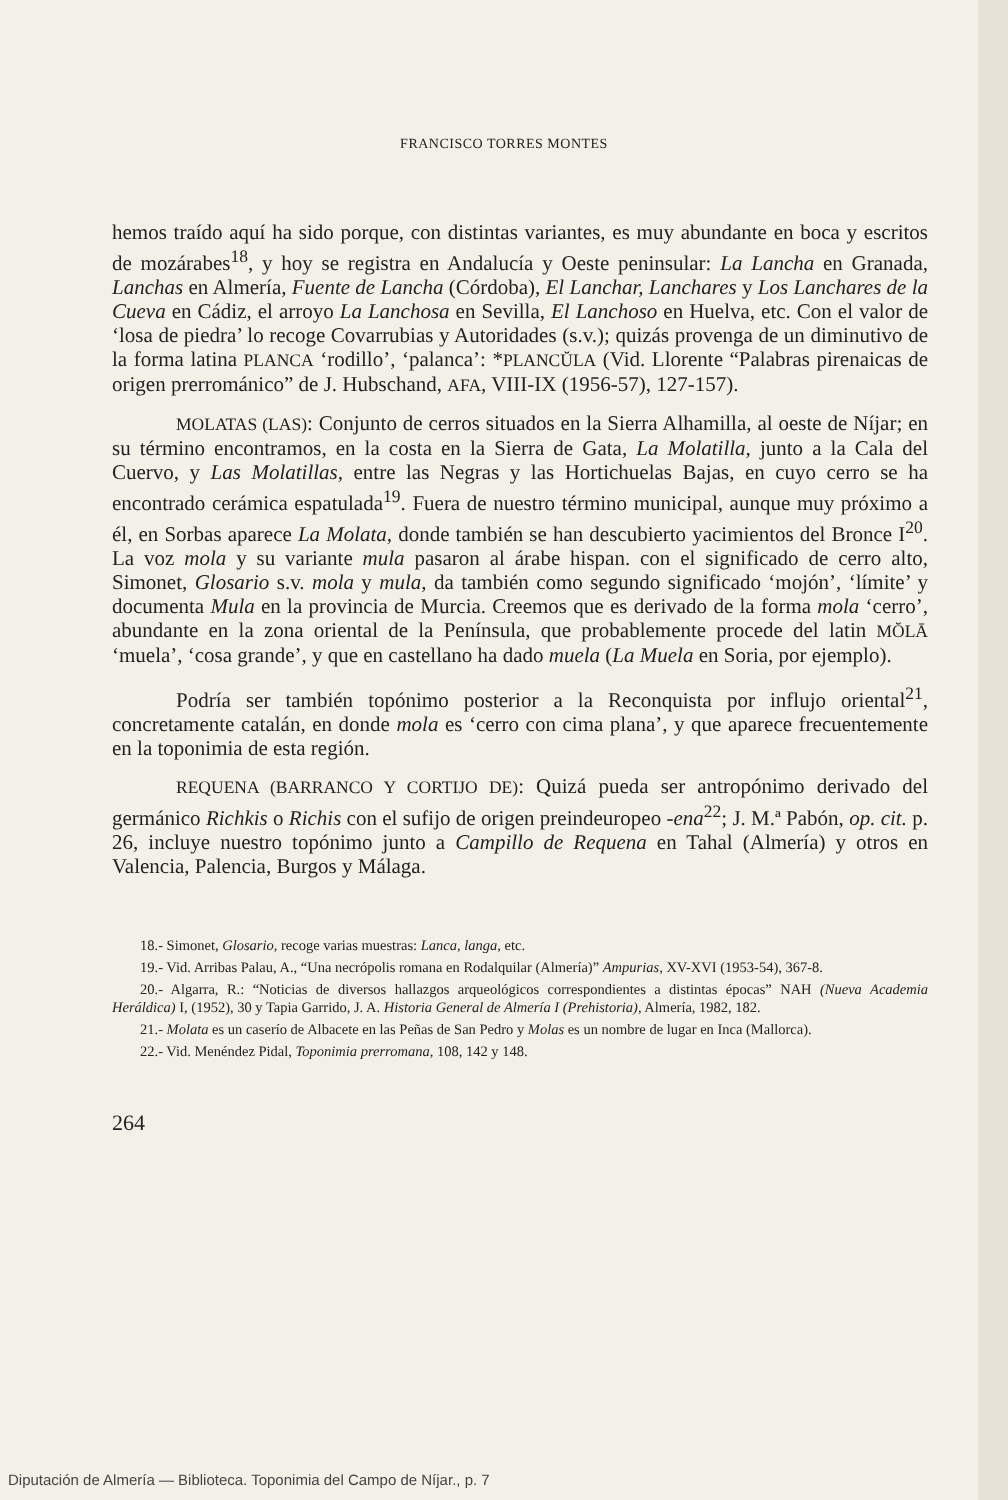FRANCISCO TORRES MONTES
hemos traído aquí ha sido porque, con distintas variantes, es muy abundante en boca y escritos de mozárabes<sup>18</sup>, y hoy se registra en Andalucía y Oeste peninsular: La Lancha en Granada, Lanchas en Almería, Fuente de Lancha (Córdoba), El Lanchar, Lanchares y Los Lanchares de la Cueva en Cádiz, el arroyo La Lanchosa en Sevilla, El Lanchoso en Huelva, etc. Con el valor de ‘losa de piedra’ lo recoge Covarrubias y Autoridades (s.v.); quizás provenga de un diminutivo de la forma latina PLANCA ‘rodillo’, ‘palanca’: *PLANCŬLA (Vid. Llorente “Palabras pirenaicas de origen prerrománico” de J. Hubschand, AFA, VIII-IX (1956-57), 127-157).
MOLATAS (LAS): Conjunto de cerros situados en la Sierra Alhamilla, al oeste de Níjar; en su término encontramos, en la costa en la Sierra de Gata, La Molatilla, junto a la Cala del Cuervo, y Las Molatillas, entre las Negras y las Hortichuelas Bajas, en cuyo cerro se ha encontrado cerámica espatulada<sup>19</sup>. Fuera de nuestro término municipal, aunque muy próximo a él, en Sorbas aparece La Molata, donde también se han descubierto yacimientos del Bronce I<sup>20</sup>. La voz mola y su variante mula pasaron al árabe hispan. con el significado de cerro alto, Simonet, Glosario s.v. mola y mula, da también como segundo significado ‘mojón’, ‘límite’ y documenta Mula en la provincia de Murcia. Creemos que es derivado de la forma mola ‘cerro’, abundante en la zona oriental de la Península, que probablemente procede del latin MŎLĀ ‘muela’, ‘cosa grande’, y que en castellano ha dado muela (La Muela en Soria, por ejemplo).
Podría ser también topónimo posterior a la Reconquista por influjo oriental<sup>21</sup>, concretamente catalán, en donde mola es ‘cerro con cima plana’, y que aparece frecuentemente en la toponimia de esta región.
REQUENA (BARRANCO Y CORTIJO DE): Quizá pueda ser antropónimo derivado del germánico Richkis o Richis con el sufijo de origen preindeuropeo -ena<sup>22</sup>; J. M.ª Pabón, op. cit. p. 26, incluye nuestro topónimo junto a Campillo de Requena en Tahal (Almería) y otros en Valencia, Palencia, Burgos y Málaga.
18.- Simonet, Glosario, recoge varias muestras: Lanca, langa, etc.
19.- Vid. Arribas Palau, A., “Una necrópolis romana en Rodalquilar (Almería)” Ampurias, XV-XVI (1953-54), 367-8.
20.- Algarra, R.: “Noticias de diversos hallazgos arqueológicos correspondientes a distintas épocas” NAH (Nueva Academia Heráldica) I, (1952), 30 y Tapia Garrido, J. A. Historia General de Almería I (Prehistoria), Almería, 1982, 182.
21.- Molata es un caserío de Albacete en las Peñas de San Pedro y Molas es un nombre de lugar en Inca (Mallorca).
22.- Vid. Menéndez Pidal, Toponimia prerromana, 108, 142 y 148.
264
Diputación de Almería — Biblioteca. Toponimia del Campo de Níjar., p. 7